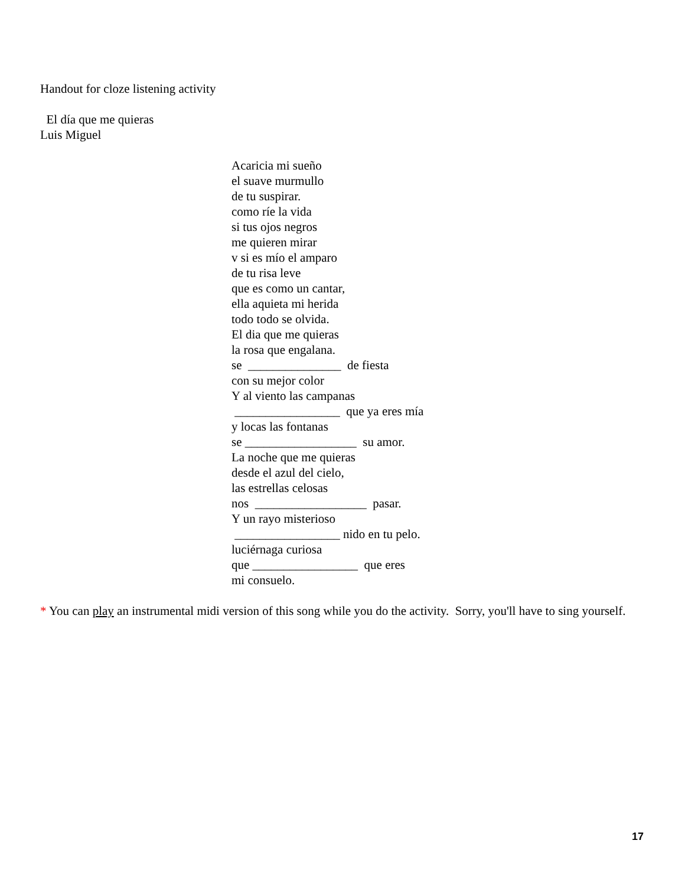Handout for cloze listening activity
El día que me quieras
Luis Miguel
Acaricia mi sueño
el suave murmullo
de tu suspirar.
como ríe la vida
si tus ojos negros
me quieren mirar
v si es mío el amparo
de tu risa leve
que es como un cantar,
ella aquieta mi herida
todo todo se olvida.
El dia que me quieras
la rosa que engalana.
se _______________ de fiesta
con su mejor color
Y al viento las campanas
_________________ que ya eres mía
y locas las fontanas
se __________________ su amor.
La noche que me quieras
desde el azul del cielo,
las estrellas celosas
nos __________________ pasar.
Y un rayo misterioso
_________________ nido en tu pelo.
luciérnaga curiosa
que _________________ que eres
mi consuelo.
* You can play an instrumental midi version of this song while you do the activity. Sorry, you'll have to sing yourself.
17